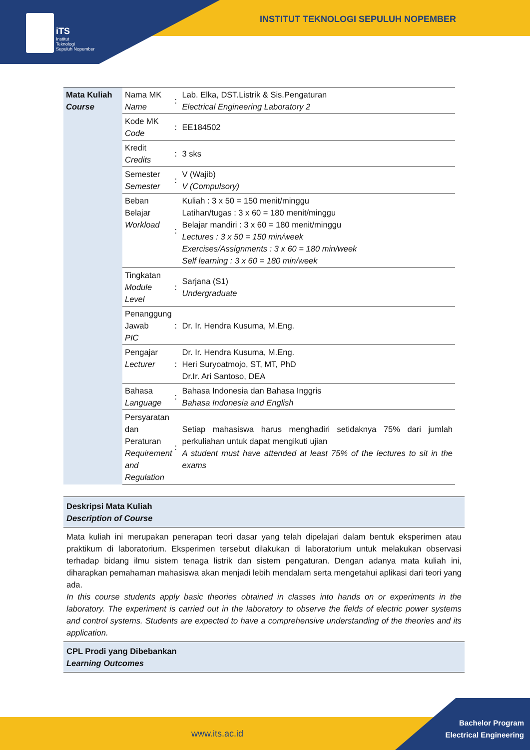iTS
Institut
Teknologi
Sepuluh Nopember
INSTITUT TEKNOLOGI SEPULUH NOPEMBER
| Mata Kuliah Course | Nama MK Name | : | Lab. Elka, DST.Listrik & Sis.Pengaturan Electrical Engineering Laboratory 2 |
| | Kode MK Code | : | EE184502 |
| | Kredit Credits | : | 3 sks |
| | Semester Semester | : | V (Wajib) V (Compulsory) |
| | Beban Belajar Workload | : | Kuliah : 3 x 50 = 150 menit/minggu Latihan/tugas : 3 x 60 = 180 menit/minggu Belajar mandiri : 3 x 60 = 180 menit/minggu Lectures : 3 x 50 = 150 min/week Exercises/Assignments : 3 x 60 = 180 min/week Self learning : 3 x 60 = 180 min/week |
| | Tingkatan Module Level | : | Sarjana (S1) Undergraduate |
| | Penanggung Jawab PIC | : | Dr. Ir. Hendra Kusuma, M.Eng. |
| | Pengajar Lecturer | : | Dr. Ir. Hendra Kusuma, M.Eng. Heri Suryoatmojo, ST, MT, PhD Dr.Ir. Ari Santoso, DEA |
| | Bahasa Language | : | Bahasa Indonesia dan Bahasa Inggris Bahasa Indonesia and English |
| | Persyaratan dan Peraturan Requirement and Regulation | : | Setiap mahasiswa harus menghadiri setidaknya 75% dari jumlah perkuliahan untuk dapat mengikuti ujian A student must have attended at least 75% of the lectures to sit in the exams |
| Deskripsi Mata Kuliah Description of Course |
| Mata kuliah ini merupakan penerapan teori dasar yang telah dipelajari dalam bentuk eksperimen atau praktikum di laboratorium. Eksperimen tersebut dilakukan di laboratorium untuk melakukan observasi terhadap bidang ilmu sistem tenaga listrik dan sistem pengaturan. Dengan adanya mata kuliah ini, diharapkan pemahaman mahasiswa akan menjadi lebih mendalam serta mengetahui aplikasi dari teori yang ada. In this course students apply basic theories obtained in classes into hands on or experiments in the laboratory. The experiment is carried out in the laboratory to observe the fields of electric power systems and control systems. Students are expected to have a comprehensive understanding of the theories and its application. |
| CPL Prodi yang Dibebankan Learning Outcomes |
www.its.ac.id
Bachelor Program
Electrical Engineering